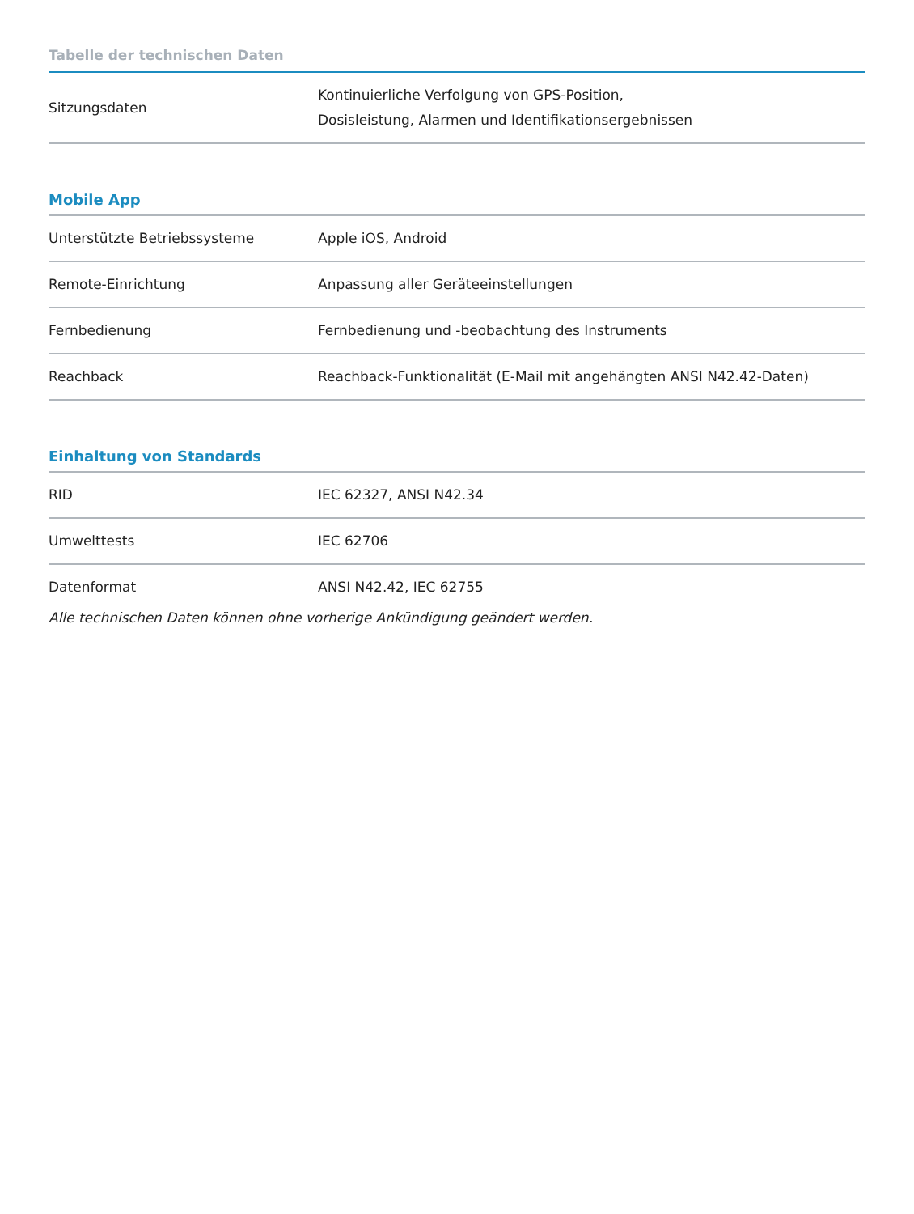Tabelle der technischen Daten
| Sitzungsdaten | Kontinuierliche Verfolgung von GPS-Position, Dosisleistung, Alarmen und Identifikationsergebnissen |
Mobile App
| Unterstützte Betriebssysteme | Apple iOS, Android |
| Remote-Einrichtung | Anpassung aller Geräteeinstellungen |
| Fernbedienung | Fernbedienung und -beobachtung des Instruments |
| Reachback | Reachback-Funktionalität (E-Mail mit angehängten ANSI N42.42-Daten) |
Einhaltung von Standards
| RID | IEC 62327, ANSI N42.34 |
| Umwelttests | IEC 62706 |
| Datenformat | ANSI N42.42, IEC 62755 |
Alle technischen Daten können ohne vorherige Ankündigung geändert werden.